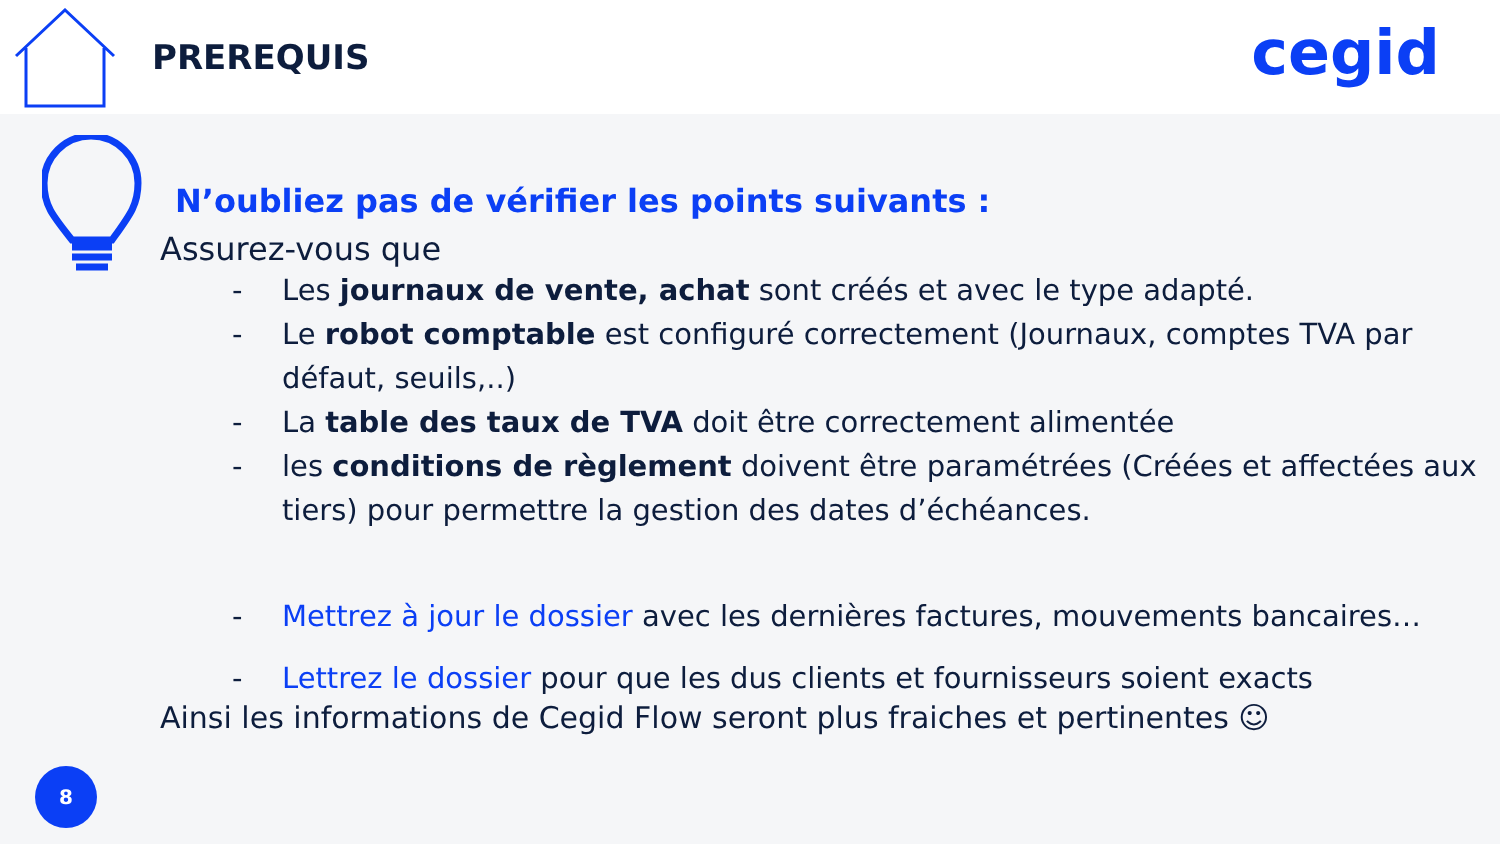PREREQUIS
cegid
N’oubliez pas de vérifier les points suivants :
Assurez-vous que
- Les journaux de vente, achat sont créés et avec le type adapté.
- Le robot comptable est configuré correctement (Journaux, comptes TVA par défaut, seuils,..)
- La table des taux de TVA doit être correctement alimentée
- les conditions de règlement doivent être paramétrées (Créées et affectées aux tiers) pour permettre la gestion des dates d’échéances.
- Mettrez à jour le dossier avec les dernières factures, mouvements bancaires…
- Lettrez le dossier pour que les dus clients et fournisseurs soient exacts
Ainsi les informations de Cegid Flow seront plus fraiches et pertinentes ☺
8